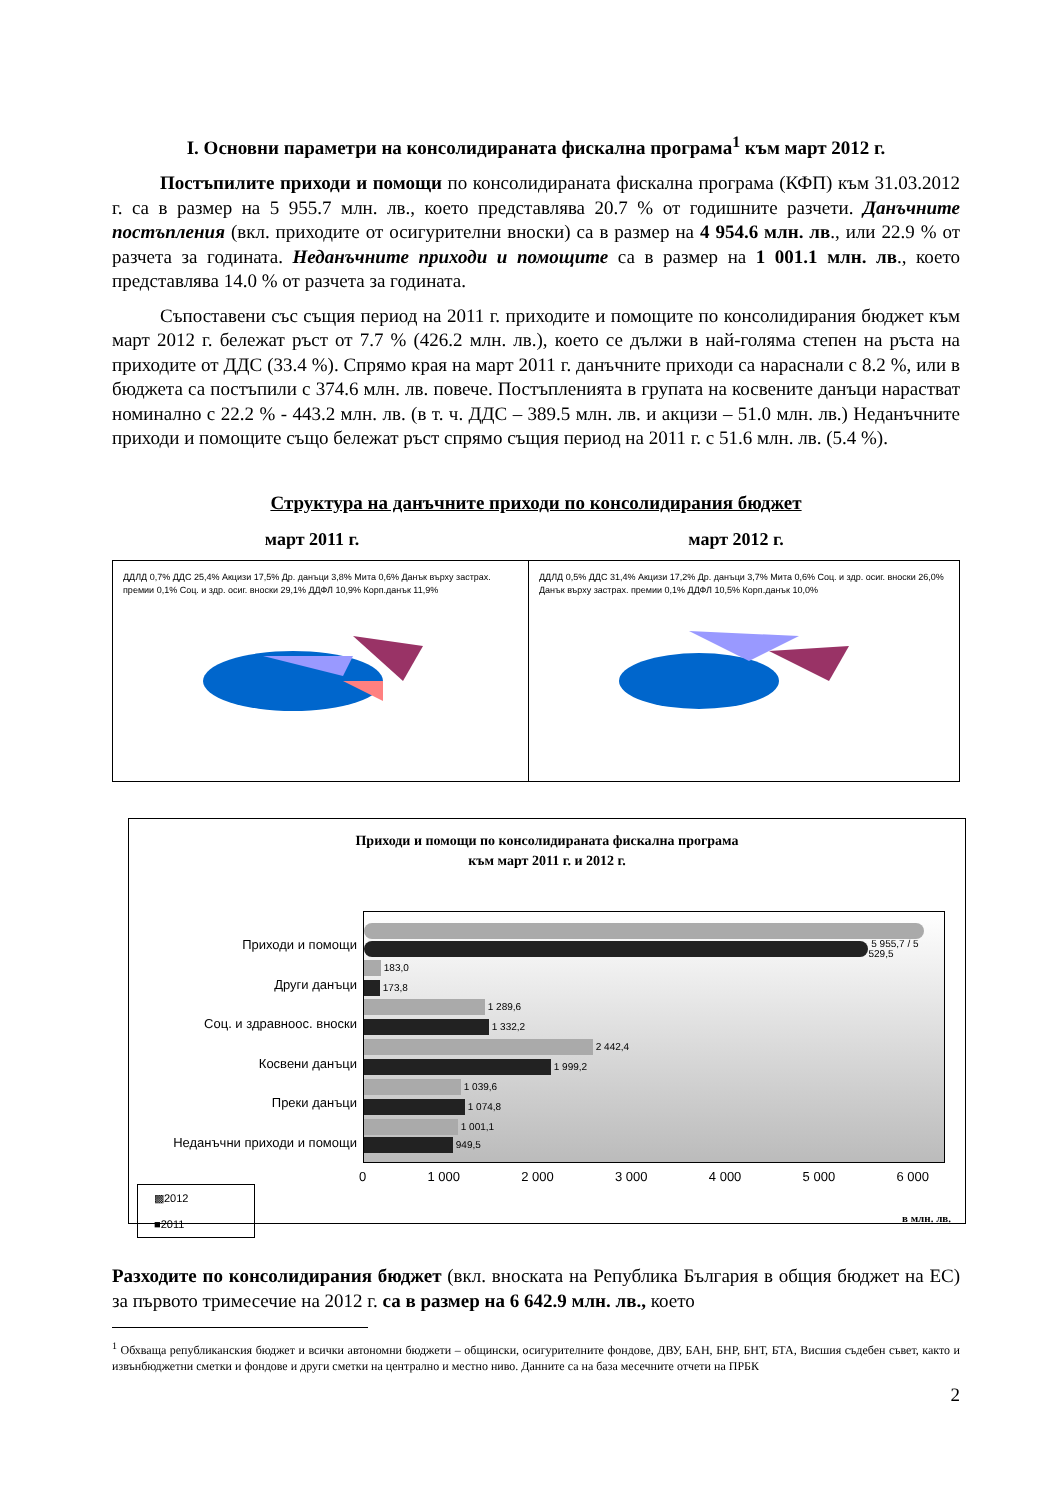I. Основни параметри на консолидираната фискална програма<sup>1</sup> към март 2012 г.
Постъпилите приходи и помощи по консолидираната фискална програма (КФП) към 31.03.2012 г. са в размер на 5 955.7 млн. лв., което представлява 20.7 % от годишните разчети. Данъчните постъпления (вкл. приходите от осигурителни вноски) са в размер на 4 954.6 млн. лв., или 22.9 % от разчета за годината. Неданъчните приходи и помощите са в размер на 1 001.1 млн. лв., което представлява 14.0 % от разчета за годината.
Съпоставени със същия период на 2011 г. приходите и помощите по консолидирания бюджет към март 2012 г. бележат ръст от 7.7 % (426.2 млн. лв.), което се дължи в най-голяма степен на ръста на приходите от ДДС (33.4 %). Спрямо края на март 2011 г. данъчните приходи са нараснали с 8.2 %, или в бюджета са постъпили с 374.6 млн. лв. повече. Постъпленията в групата на косвените данъци нарастват номинално с 22.2 % - 443.2 млн. лв. (в т. ч. ДДС – 389.5 млн. лв. и акцизи – 51.0 млн. лв.) Неданъчните приходи и помощите също бележат ръст спрямо същия период на 2011 г. с 51.6 млн. лв. (5.4 %).
Структура на данъчните приходи по консолидирания бюджет
март 2011 г. март 2012 г.
ДДЛД 0,7% ДДС 25,4% Акцизи 17,5% Др. данъци 3,8% Мита 0,6% Данък върху застрах. премии 0,1% Соц. и здр. осиг. вноски 29,1% ДДФЛ 10,9% Корп.данък 11,9%
ДДЛД 0,5% ДДС 31,4% Акцизи 17,2% Др. данъци 3,7% Мита 0,6% Соц. и здр. осиг. вноски 26,0% Данък върху застрах. премии 0,1% ДДФЛ 10,5% Корп.данък 10,0%
Приходи и помощи по консолидираната фискална програма
към март 2011 г. и 2012 г.
Приходи и помощи
Други данъци
Соц. и здравноос. вноски
Косвени данъци
Преки данъци
Неданъчни приходи и помощи
5 955,7 / 5 529,5
183,0
173,8
1 289,6
1 332,2
2 442,4
1 999,2
1 039,6
1 074,8
1 001,1
949,5
0 1 000 2 000 3 000 4 000 5 000 6 000
▩2012
■2011
в млн. лв.
Разходите по консолидирания бюджет (вкл. вноската на Република България в общия бюджет на ЕС) за първото тримесечие на 2012 г. са в размер на 6 642.9 млн. лв., което
<sup>1</sup> Обхваща републиканския бюджет и всички автономни бюджети – общински, осигурителните фондове, ДВУ, БАН, БНР, БНТ, БТА, Висшия съдебен съвет, както и извънбюджетни сметки и фондове и други сметки на централно и местно ниво. Данните са на база месечните отчети на ПРБК
2